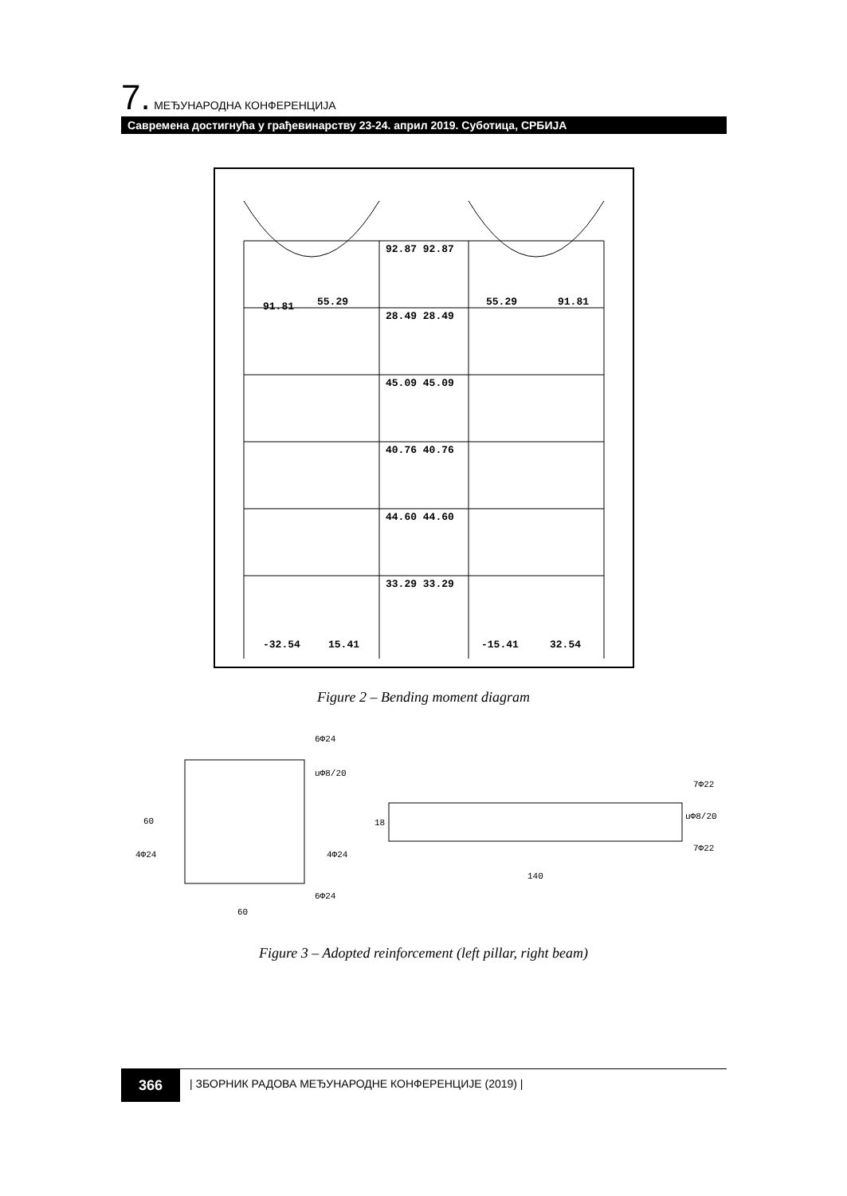7. МЕЂУНАРОДНА КОНФЕРЕНЦИЈА
Савремена достигнућа у грађевинарству 23-24. април 2019. Суботица, СРБИЈА
91.81
55.29
55.29
91.81
-32.54
15.41
-15.41
32.54
92.87 92.87
28.49 28.49
45.09 45.09
40.76 40.76
44.60 44.60
33.29 33.29
Figure 2 – Bending moment diagram
6Φ24
uΦ8/20
4Φ24
4Φ24
6Φ24
60
60
7Φ22
uΦ8/20
7Φ22
140
18
Figure 3 – Adopted reinforcement (left pillar, right beam)
366
| ЗБОРНИК РАДОВА МЕЂУНАРОДНЕ КОНФЕРЕНЦИЈЕ (2019) |